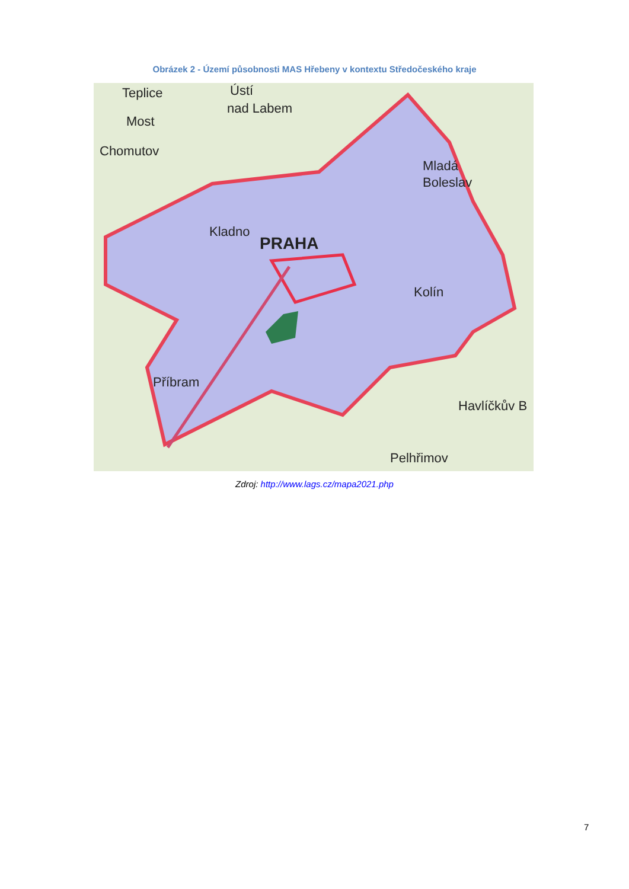Obrázek 2 - Území působnosti MAS Hřebeny v kontextu Středočeského kraje
Teplice
Ústí
nad Labem
Most
Chomutov
Mladá
Boleslav
Kladno
PRAHA
Kolín
Příbram
Havlíčkův B
Pelhřimov
Zdroj: http://www.lags.cz/mapa2021.php
7